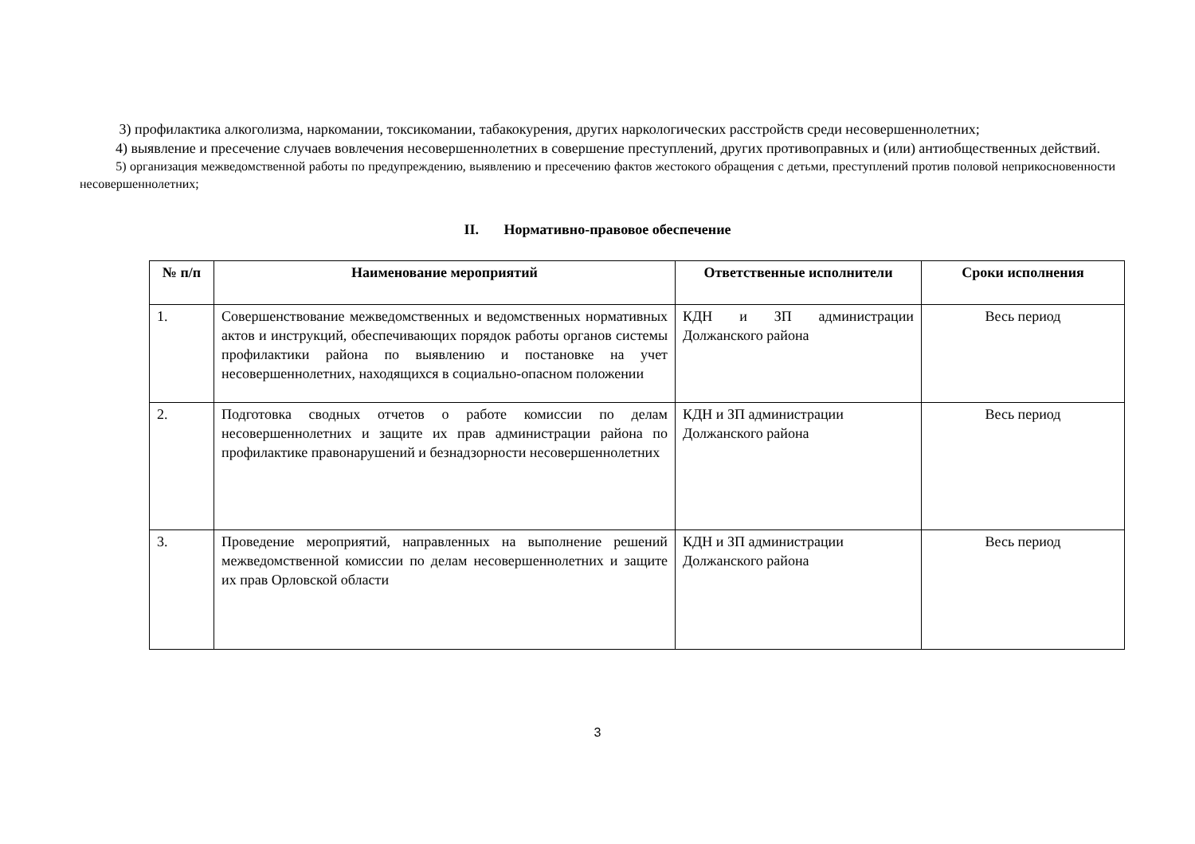3) профилактика алкоголизма, наркомании, токсикомании, табакокурения, других наркологических расстройств среди несовершеннолетних;
4) выявление и пресечение случаев вовлечения несовершеннолетних в совершение преступлений, других противоправных и (или) антиобщественных действий.
5) организация межведомственной работы по предупреждению, выявлению и пресечению фактов жестокого обращения с детьми, преступлений против половой неприкосновенности несовершеннолетних;
II. Нормативно-правовое обеспечение
| № п/п | Наименование мероприятий | Ответственные исполнители | Сроки исполнения |
| --- | --- | --- | --- |
| 1. | Совершенствование межведомственных и ведомственных нормативных актов и инструкций, обеспечивающих порядок работы органов системы профилактики района по выявлению и постановке на учет несовершеннолетних, находящихся в социально-опасном положении | КДН и ЗП администрации Должанского района | Весь период |
| 2. | Подготовка сводных отчетов о работе комиссии по делам несовершеннолетних и защите их прав администрации района по профилактике правонарушений и безнадзорности несовершеннолетних | КДН и ЗП администрации Должанского района | Весь период |
| 3. | Проведение мероприятий, направленных на выполнение решений межведомственной комиссии по делам несовершеннолетних и защите их прав Орловской области | КДН и ЗП администрации Должанского района | Весь период |
3